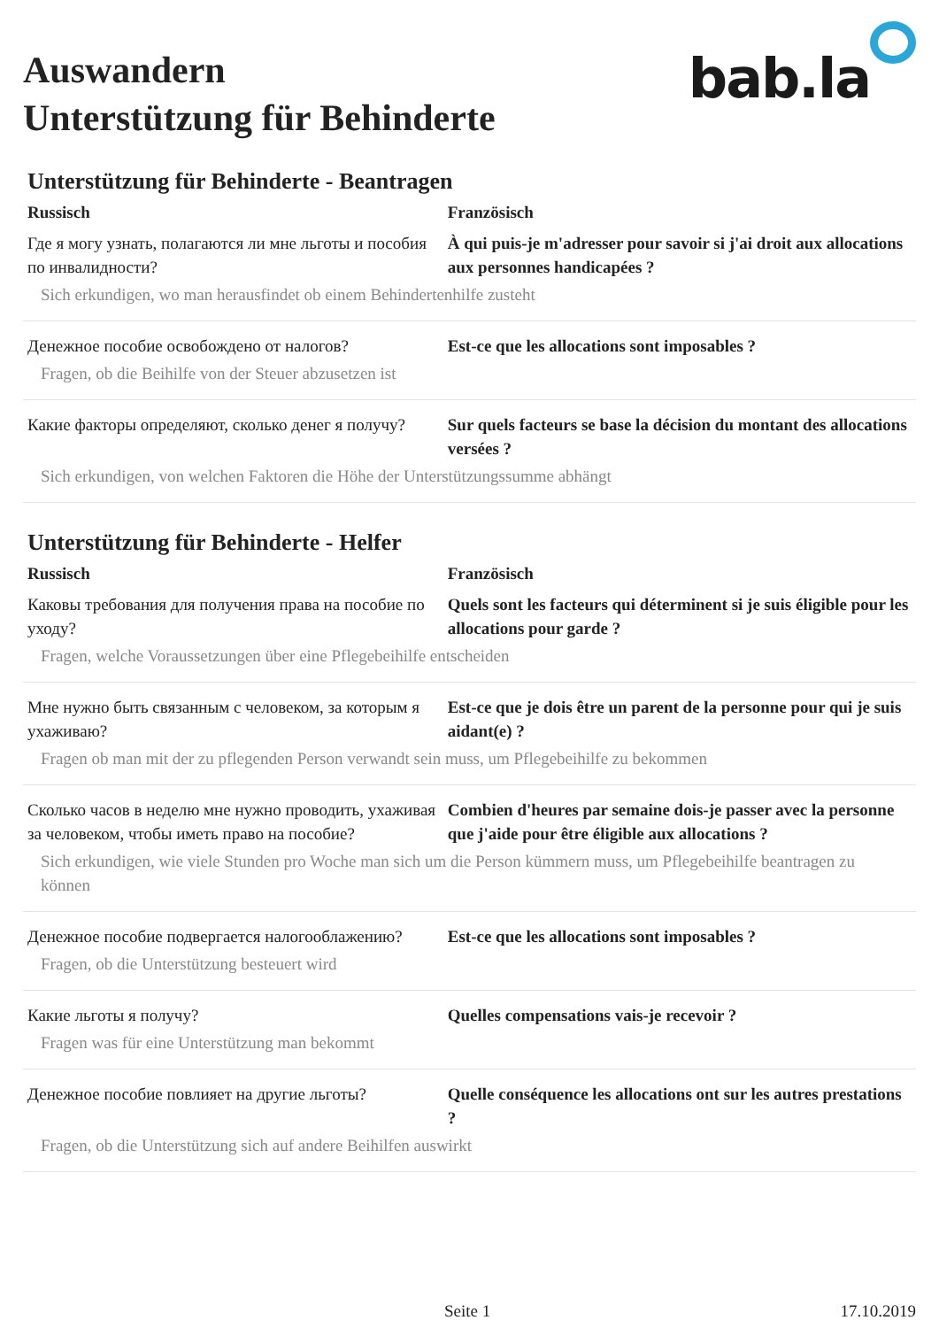Auswandern
Unterstützung für Behinderte
bab.la
Unterstützung für Behinderte - Beantragen
Russisch Französisch
Где я могу узнать, полагаются ли мне льготы и пособия по инвалидности?
À qui puis-je m'adresser pour savoir si j'ai droit aux allocations aux personnes handicapées ?
Sich erkundigen, wo man herausfindet ob einem Behindertenhilfe zusteht
Денежное пособие освобождено от налогов? Est-ce que les allocations sont imposables ?
Fragen, ob die Beihilfe von der Steuer abzusetzen ist
Какие факторы определяют, сколько денег я получу?
Sur quels facteurs se base la décision du montant des allocations versées ?
Sich erkundigen, von welchen Faktoren die Höhe der Unterstützungssumme abhängt
Unterstützung für Behinderte - Helfer
Russisch Französisch
Каковы требования для получения права на пособие по уходу?
Quels sont les facteurs qui déterminent si je suis éligible pour les allocations pour garde ?
Fragen, welche Voraussetzungen über eine Pflegebeihilfe entscheiden
Мне нужно быть связанным с человеком, за которым я ухаживаю?
Est-ce que je dois être un parent de la personne pour qui je suis aidant(e) ?
Fragen ob man mit der zu pflegenden Person verwandt sein muss, um Pflegebeihilfe zu bekommen
Сколько часов в неделю мне нужно проводить, ухаживая за человеком, чтобы иметь право на пособие?
Combien d'heures par semaine dois-je passer avec la personne que j'aide pour être éligible aux allocations ?
Sich erkundigen, wie viele Stunden pro Woche man sich um die Person kümmern muss, um Pflegebeihilfe beantragen zu können
Денежное пособие подвергается налогооблажению?
Est-ce que les allocations sont imposables ?
Fragen, ob die Unterstützung besteuert wird
Какие льготы я получу? Quelles compensations vais-je recevoir ?
Fragen was für eine Unterstützung man bekommt
Денежное пособие повлияет на другие льготы?
Quelle conséquence les allocations ont sur les autres prestations ?
Fragen, ob die Unterstützung sich auf andere Beihilfen auswirkt
Seite 1 17.10.2019